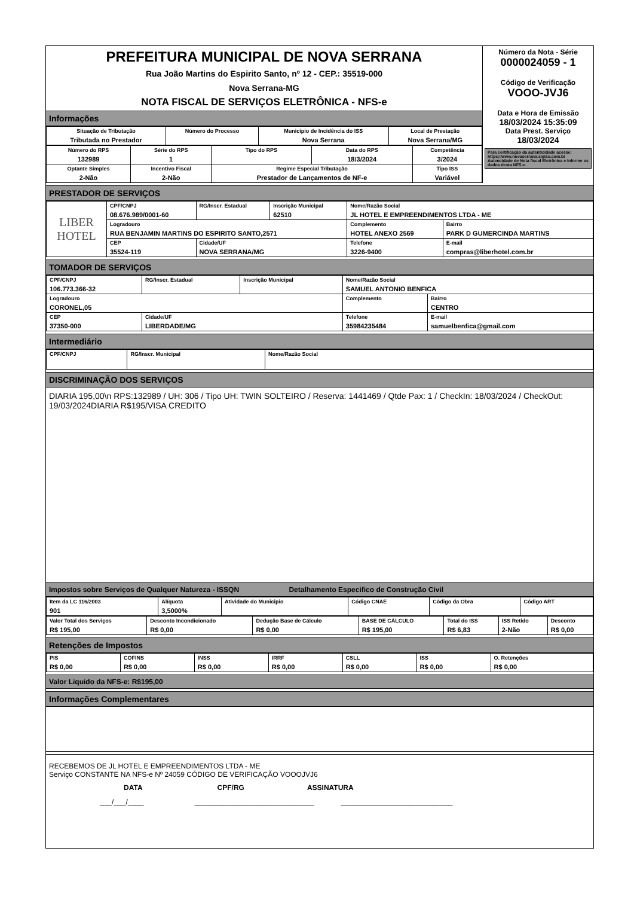PREFEITURA MUNICIPAL DE NOVA SERRANA
Rua João Martins do Espirito Santo, nº 12 - CEP.: 35519-000
Nova Serrana-MG
NOTA FISCAL DE SERVIÇOS ELETRÔNICA - NFS-e
Informações
| Situação de Tributação Tributada no Prestador | Número do Processo | Municipio de Incidência do ISS Nova Serrana | Local de Prestação Nova Serrana/MG |
| Número do RPS 132989 | Série do RPS 1 | Tipo do RPS | Data do RPS 18/3/2024 | Competência 3/2024 |
| Optante Simples 2-Não | Incentivo Fiscal 2-Não | Regime Especial Tributação Prestador de Lançamentos de NF-e | | Tipo ISS Variável |
Número da Nota - Série
0000024059 - 1
Código de Verificação
VOOO-JVJ6
Data e Hora de Emissão
18/03/2024 15:35:09
Data Prest. Serviço
18/03/2024
Para certificação da autenticidade acesse: https://www.novaserrana.sigiss.com.br Autencidade de Nota fiscal Eletrônica e informe os dados desta NFS-e.
PRESTADOR DE SERVIÇOS
| LIBER HOTEL | CPF/CNPJ 08.676.989/0001-60 | RG/Inscr. Estadual | Inscrição Municipal 62510 | Nome/Razão Social JL HOTEL E EMPREENDIMENTOS LTDA - ME | | |
| | Logradouro RUA BENJAMIN MARTINS DO ESPIRITO SANTO,2571 | | | | Complemento HOTEL ANEXO 2569 | Bairro PARK D GUMERCINDA MARTINS |
| | CEP 35524-119 | Cidade/UF NOVA SERRANA/MG | | | Telefone 3226-9400 | E-mail compras@liberhotel.com.br |
TOMADOR DE SERVIÇOS
| CPF/CNPJ 106.773.366-32 | RG/Inscr. Estadual | Inscrição Municipal | Nome/Razão Social SAMUEL ANTONIO BENFICA | |
| Logradouro CORONEL,05 | | | Complemento | Bairro CENTRO |
| CEP 37350-000 | Cidade/UF LIBERDADE/MG | | Telefone 35984235484 | E-mail samuelbenfica@gmail.com |
Intermediário
| CPF/CNPJ | RG/Inscr. Municipal | Nome/Razão Social |
DISCRIMINAÇÃO DOS SERVIÇOS
DIARIA 195,00\n RPS:132989 / UH: 306 / Tipo UH: TWIN SOLTEIRO / Reserva: 1441469 / Qtde Pax: 1 / CheckIn: 18/03/2024 / CheckOut: 19/03/2024DIARIA R$195/VISA CREDITO
Impostos sobre Serviços de Qualquer Natureza - ISSQN Detalhamento Especifico de Construção Civil
| Item da LC 116/2003 901 | Alíquota 3,5000% | Atividade do Municipio | Código CNAE | Código da Obra | Código ART |
| Valor Total dos Serviços R$ 195,00 | Desconto Incondicionado R$ 0,00 | Dedução Base de Cálculo R$ 0,00 | BASE DE CÁLCULO R$ 195,00 | Total do ISS R$ 6,83 | ISS Retido 2-Não | Desconto R$ 0,00 |
Retenções de Impostos
| PIS R$ 0,00 | COFINS R$ 0,00 | INSS R$ 0,00 | IRRF R$ 0,00 | CSLL R$ 0,00 | ISS R$ 0,00 | O. Retenções R$ 0,00 |
Valor Liquido da NFS-e: R$195,00
Informações Complementares
RECEBEMOS DE JL HOTEL E EMPREENDIMENTOS LTDA - ME
Serviço CONSTANTE NA NFS-e Nº 24059 CÓDIGO DE VERIFICAÇÃO VOOOJVJ6
DATA CPF/RG ASSINATURA
___/___/____ ______________________________ ____________________________